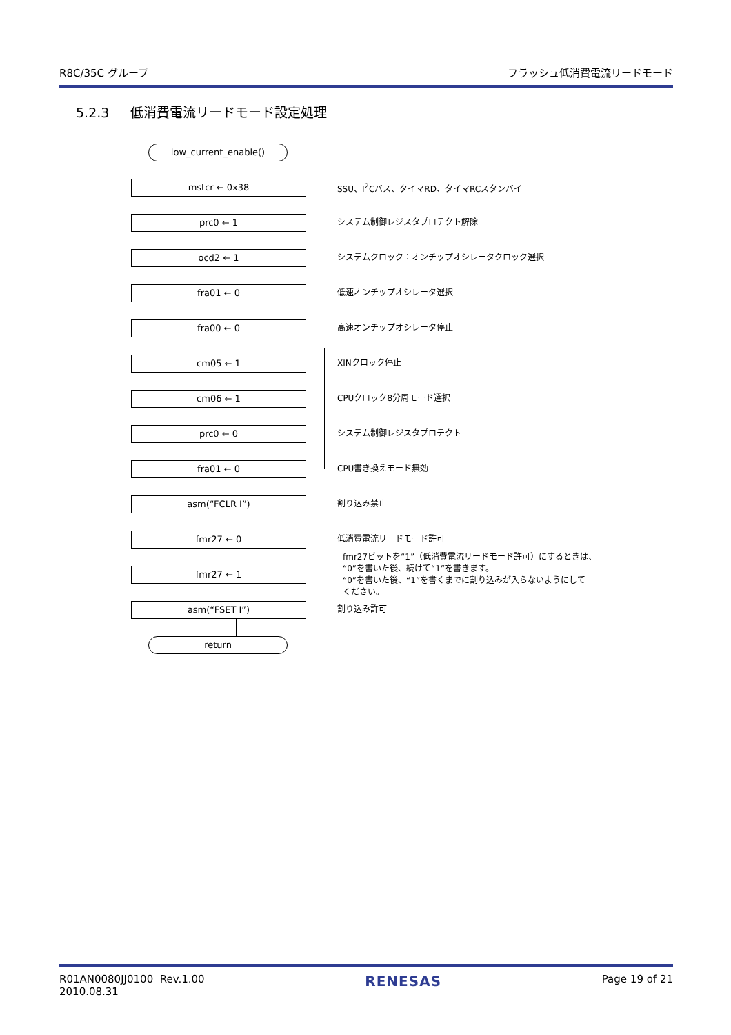R8C/35C グループ フラッシュ低消費電流リードモード
5.2.3 低消費電流リードモード設定処理
low_current_enable()
mstcr ← 0x38
SSU、I<sup>2</sup>Cバス、タイマRD、タイマRCスタンバイ
prc0 ← 1
システム制御レジスタプロテクト解除
ocd2 ← 1
システムクロック：オンチップオシレータクロック選択
fra01 ← 0
低速オンチップオシレータ選択
fra00 ← 0
高速オンチップオシレータ停止
cm05 ← 1
XINクロック停止
cm06 ← 1
CPUクロック8分周モード選択
prc0 ← 0
システム制御レジスタプロテクト
fra01 ← 0
CPU書き換えモード無効
asm(“FCLR I”)
割り込み禁止
fmr27 ← 0
低消費電流リードモード許可
fmr27 ← 1
fmr27ビットを“1”（低消費電流リードモード許可）にするときは、
“0”を書いた後、続けて“1”を書きます。
“0”を書いた後、“1”を書くまでに割り込みが入らないようにして
ください。
asm(“FSET I”)
割り込み許可
return
R01AN0080JJ0100 Rev.1.00
2010.08.31 RENESAS Page 19 of 21